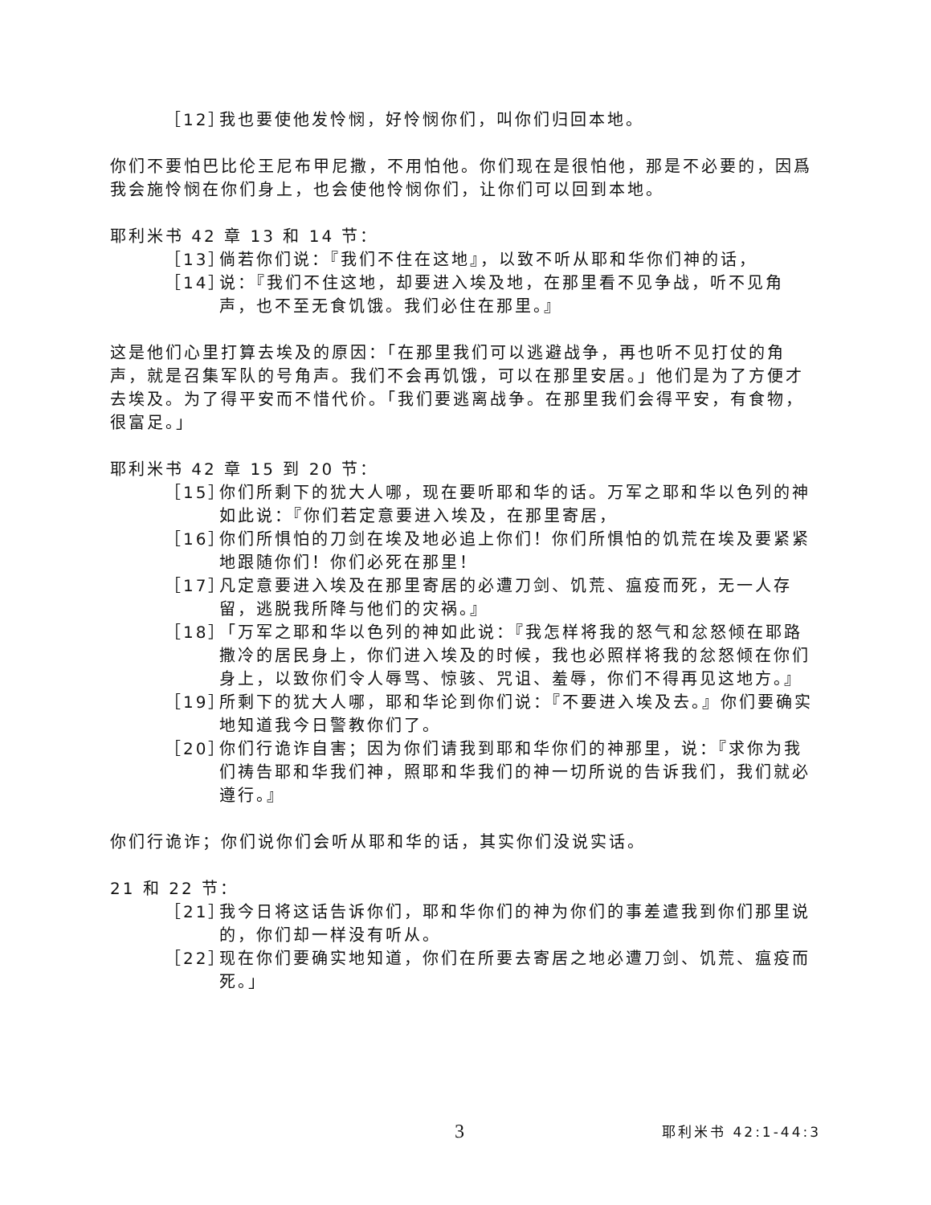［12］ 我也要使他发怜悯，好怜悯你们，叫你们归回本地。
你们不要怕巴比伦王尼布甲尼撒，不用怕他。你们现在是很怕他，那是不必要的，因爲我会施怜悯在你们身上，也会使他怜悯你们，让你们可以回到本地。
耶利米书 42 章 13 和 14 节：
［13］ 倘若你们说：『我们不住在这地』，以致不听从耶和华你们神的话，
［14］ 说：『我们不住这地，却要进入埃及地，在那里看不见争战，听不见角声，也不至无食饥饿。我们必住在那里。』
这是他们心里打算去埃及的原因：「在那里我们可以逃避战争，再也听不见打仗的角声，就是召集军队的号角声。我们不会再饥饿，可以在那里安居。」他们是为了方便才去埃及。为了得平安而不惜代价。「我们要逃离战争。在那里我们会得平安，有食物，很富足。」
耶利米书 42 章 15 到 20 节：
［15］ 你们所剩下的犹大人哪，现在要听耶和华的话。万军之耶和华以色列的神如此说：『你们若定意要进入埃及，在那里寄居，
［16］ 你们所惧怕的刀剑在埃及地必追上你们！你们所惧怕的饥荒在埃及要紧紧地跟随你们！你们必死在那里！
［17］ 凡定意要进入埃及在那里寄居的必遭刀剑、饥荒、瘟疫而死，无一人存留，逃脱我所降与他们的灾祸。』
［18］ 「万军之耶和华以色列的神如此说：『我怎样将我的怒气和忿怒倾在耶路撒冷的居民身上，你们进入埃及的时候，我也必照样将我的忿怒倾在你们身上，以致你们令人辱骂、惊骇、咒诅、羞辱，你们不得再见这地方。』
［19］ 所剩下的犹大人哪，耶和华论到你们说：『不要进入埃及去。』你们要确实地知道我今日警教你们了。
［20］ 你们行诡诈自害；因为你们请我到耶和华你们的神那里，说：『求你为我们祷告耶和华我们神，照耶和华我们的神一切所说的告诉我们，我们就必遵行。』
你们行诡诈；你们说你们会听从耶和华的话，其实你们没说实话。
21 和 22 节：
［21］ 我今日将这话告诉你们，耶和华你们的神为你们的事差遣我到你们那里说的，你们却一样没有听从。
［22］ 现在你们要确实地知道，你们在所要去寄居之地必遭刀剑、饥荒、瘟疫而死。」
3 耶利米书 42:1-44:3